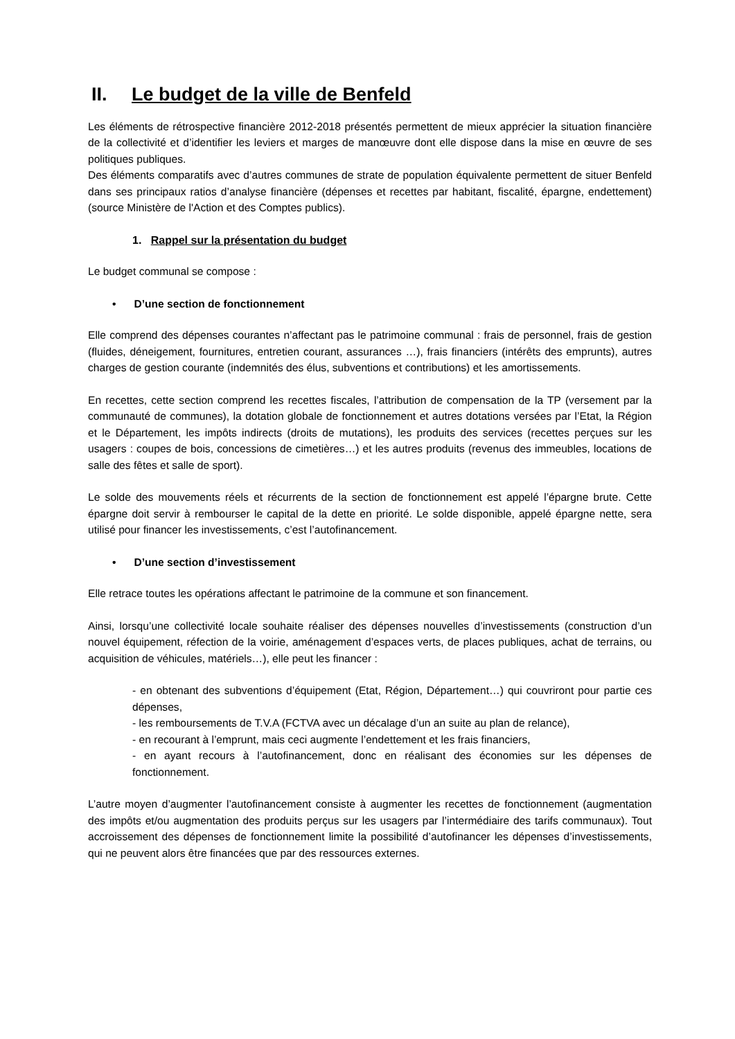II. Le budget de la ville de Benfeld
Les éléments de rétrospective financière 2012-2018 présentés permettent de mieux apprécier la situation financière de la collectivité et d’identifier les leviers et marges de manœuvre dont elle dispose dans la mise en œuvre de ses politiques publiques.
Des éléments comparatifs avec d’autres communes de strate de population équivalente permettent de situer Benfeld dans ses principaux ratios d’analyse financière (dépenses et recettes par habitant, fiscalité, épargne, endettement) (source Ministère de l'Action et des Comptes publics).
1. Rappel sur la présentation du budget
Le budget communal se compose :
• D’une section de fonctionnement
Elle comprend des dépenses courantes n’affectant pas le patrimoine communal : frais de personnel, frais de gestion (fluides, déneigement, fournitures, entretien courant, assurances …), frais financiers (intérêts des emprunts), autres charges de gestion courante (indemnités des élus, subventions et contributions) et les amortissements.
En recettes, cette section comprend les recettes fiscales, l’attribution de compensation de la TP (versement par la communauté de communes), la dotation globale de fonctionnement et autres dotations versées par l’Etat, la Région et le Département, les impôts indirects (droits de mutations), les produits des services (recettes perçues sur les usagers : coupes de bois, concessions de cimetières…) et les autres produits (revenus des immeubles, locations de salle des fêtes et salle de sport).
Le solde des mouvements réels et récurrents de la section de fonctionnement est appelé l’épargne brute. Cette épargne doit servir à rembourser le capital de la dette en priorité. Le solde disponible, appelé épargne nette, sera utilisé pour financer les investissements, c’est l’autofinancement.
• D’une section d’investissement
Elle retrace toutes les opérations affectant le patrimoine de la commune et son financement.
Ainsi, lorsqu’une collectivité locale souhaite réaliser des dépenses nouvelles d’investissements (construction d’un nouvel équipement, réfection de la voirie, aménagement d’espaces verts, de places publiques, achat de terrains, ou acquisition de véhicules, matériels…), elle peut les financer :
- en obtenant des subventions d’équipement (Etat, Région, Département…) qui couvriront pour partie ces dépenses,
- les remboursements de T.V.A (FCTVA avec un décalage d’un an suite au plan de relance),
- en recourant à l’emprunt, mais ceci augmente l’endettement et les frais financiers,
- en ayant recours à l’autofinancement, donc en réalisant des économies sur les dépenses de fonctionnement.
L’autre moyen d’augmenter l’autofinancement consiste à augmenter les recettes de fonctionnement (augmentation des impôts et/ou augmentation des produits perçus sur les usagers par l’intermédiaire des tarifs communaux). Tout accroissement des dépenses de fonctionnement limite la possibilité d’autofinancer les dépenses d’investissements, qui ne peuvent alors être financées que par des ressources externes.